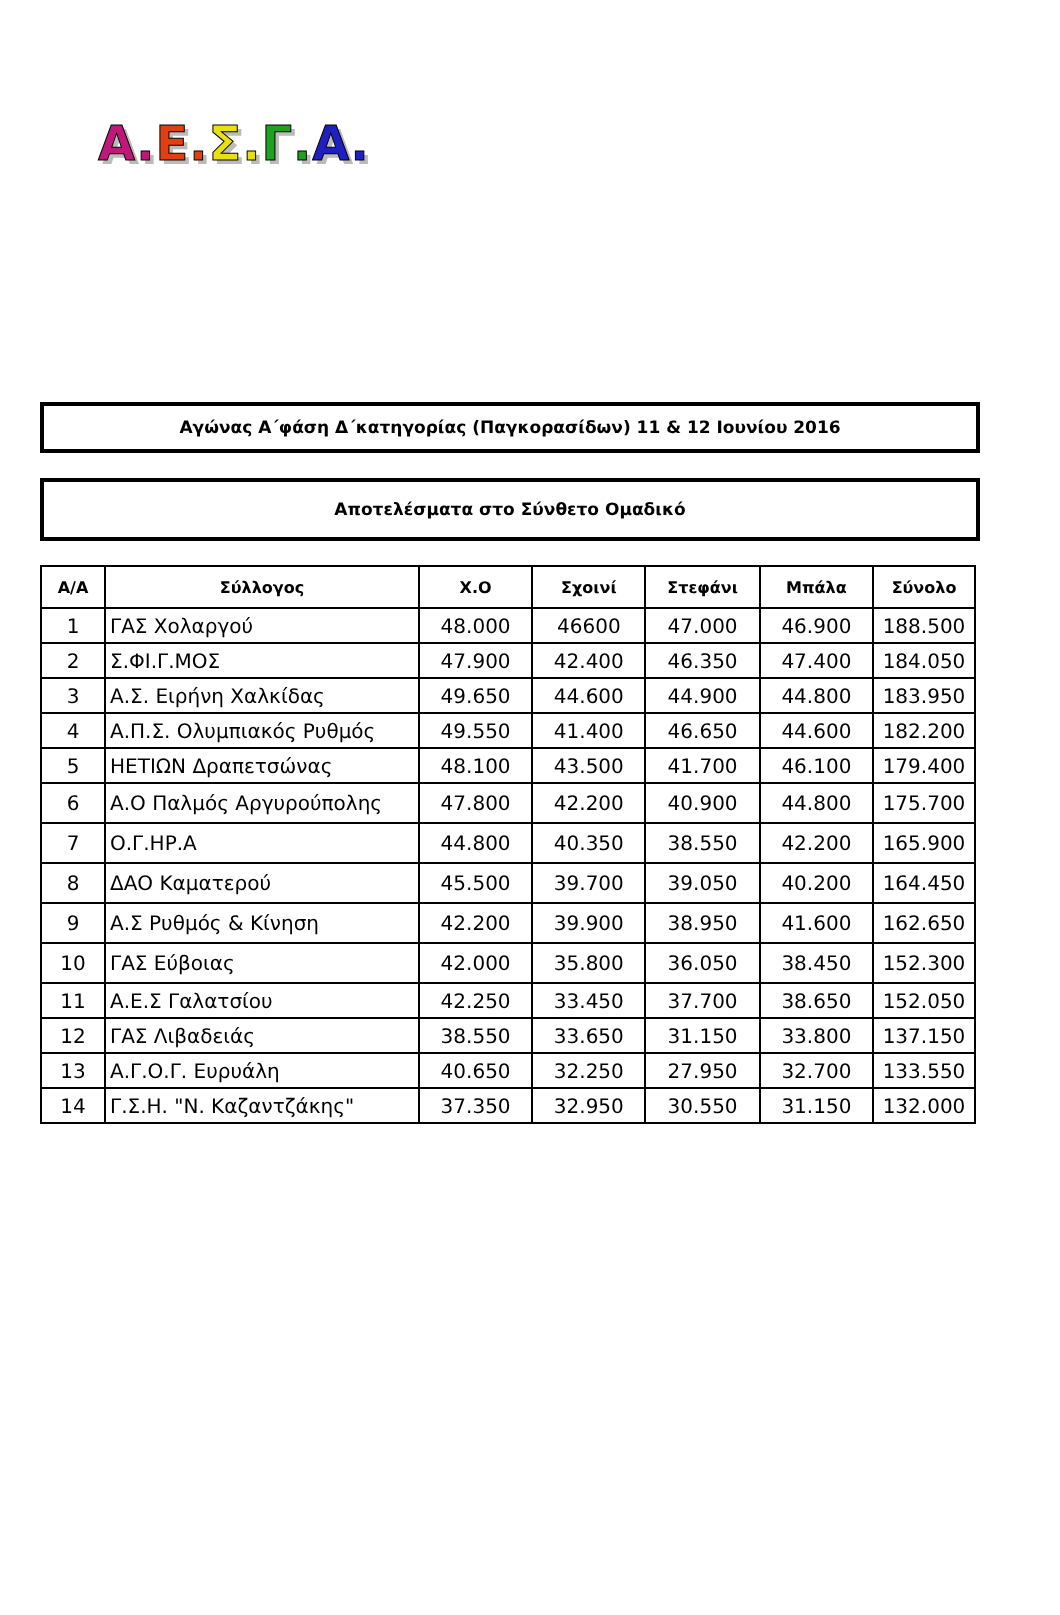Α. Ε. Σ. Γ. Α.
Αγώνας Α΄φάση Δ΄κατηγορίας (Παγκορασίδων) 11 & 12 Ιουνίου 2016
Αποτελέσματα στο Σύνθετο Ομαδικό
| Α/Α | Σύλλογος | Χ.Ο | Σχοινί | Στεφάνι | Μπάλα | Σύνολο |
| --- | --- | --- | --- | --- | --- | --- |
| 1 | ΓΑΣ Χολαργού | 48.000 | 46600 | 47.000 | 46.900 | 188.500 |
| 2 | Σ.ΦΙ.Γ.ΜΟΣ | 47.900 | 42.400 | 46.350 | 47.400 | 184.050 |
| 3 | Α.Σ. Ειρήνη Χαλκίδας | 49.650 | 44.600 | 44.900 | 44.800 | 183.950 |
| 4 | Α.Π.Σ. Ολυμπιακός Ρυθμός | 49.550 | 41.400 | 46.650 | 44.600 | 182.200 |
| 5 | ΗΕΤΙΩΝ Δραπετσώνας | 48.100 | 43.500 | 41.700 | 46.100 | 179.400 |
| 6 | Α.Ο Παλμός Αργυρούπολης | 47.800 | 42.200 | 40.900 | 44.800 | 175.700 |
| 7 | Ο.Γ.ΗΡ.Α | 44.800 | 40.350 | 38.550 | 42.200 | 165.900 |
| 8 | ΔΑΟ Καματερού | 45.500 | 39.700 | 39.050 | 40.200 | 164.450 |
| 9 | Α.Σ Ρυθμός & Κίνηση | 42.200 | 39.900 | 38.950 | 41.600 | 162.650 |
| 10 | ΓΑΣ Εύβοιας | 42.000 | 35.800 | 36.050 | 38.450 | 152.300 |
| 11 | Α.Ε.Σ Γαλατσίου | 42.250 | 33.450 | 37.700 | 38.650 | 152.050 |
| 12 | ΓΑΣ Λιβαδειάς | 38.550 | 33.650 | 31.150 | 33.800 | 137.150 |
| 13 | Α.Γ.Ο.Γ. Ευρυάλη | 40.650 | 32.250 | 27.950 | 32.700 | 133.550 |
| 14 | Γ.Σ.Η. "Ν. Καζαντζάκης" | 37.350 | 32.950 | 30.550 | 31.150 | 132.000 |